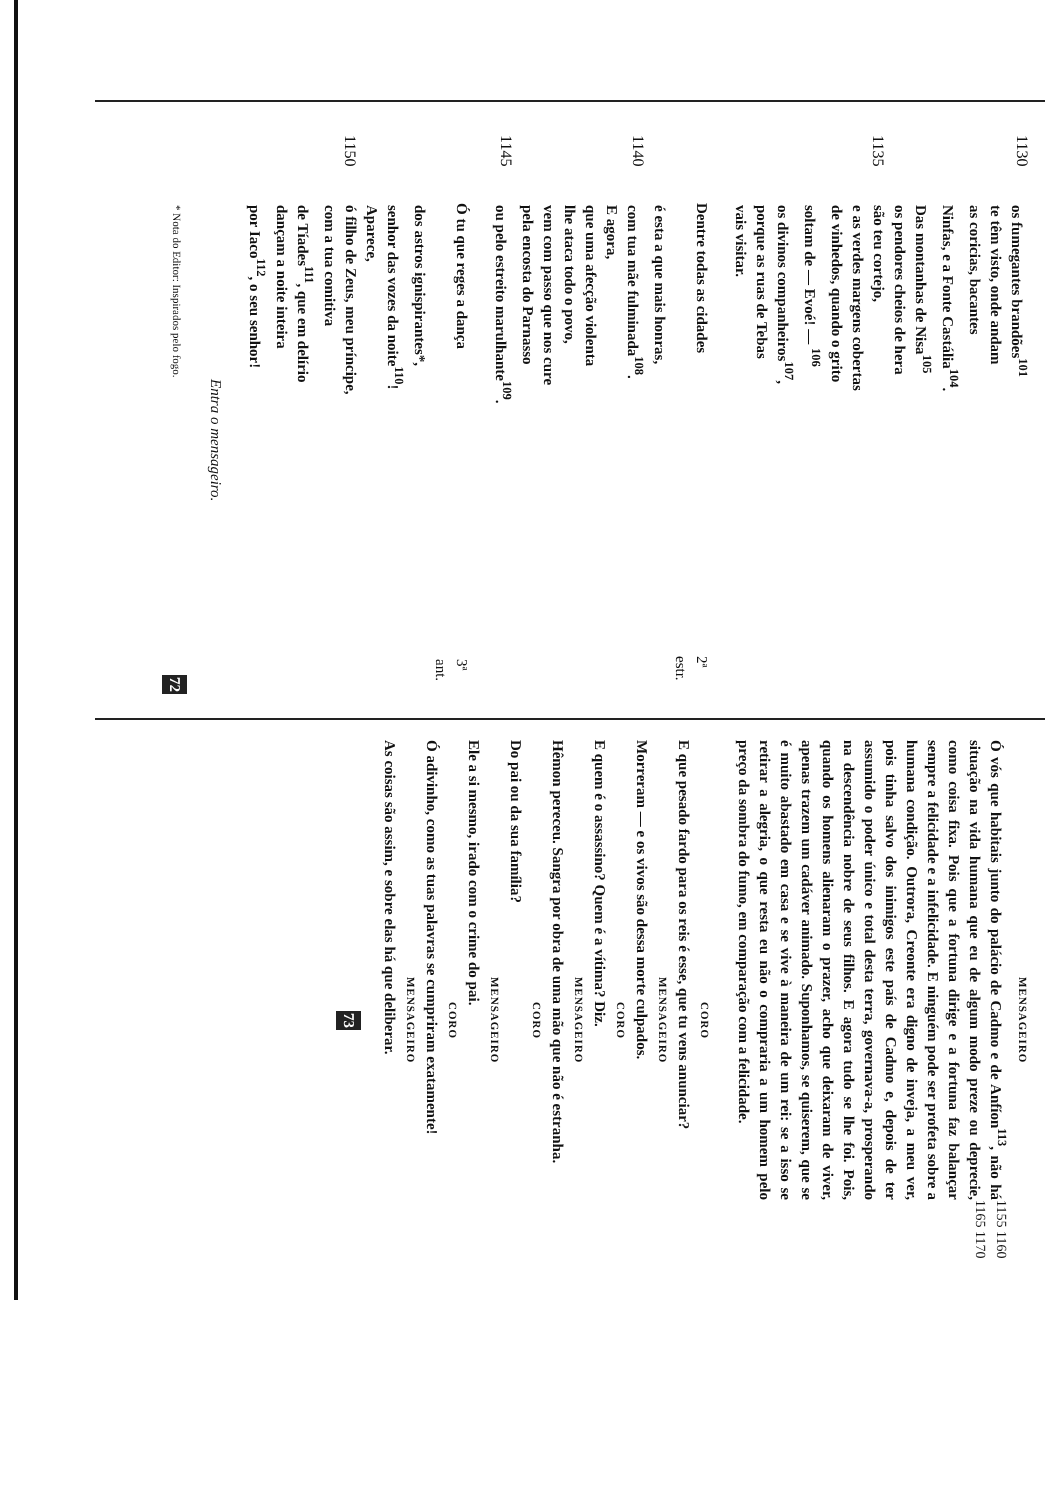1130 os fumegantes brandões<sup>101</sup>
te têm visto, onde andam
as coricias, bacantes
Ninfas, e a Fonte Castália<sup>104</sup>.
Das montanhas de Nisa<sup>105</sup>
os pendores cheios de hera
1135 são teu cortejo,
e as verdes margens cobertas
de vinhedos, quando o grito
soltam de — Evoé! — <sup>106</sup>
os divinos companheiros<sup>107</sup>,
porque as ruas de Tebas
vais visitar.
Dentre todas as cidades 2ª estr.
é esta a que mais honras,
1140 com tua mãe fulminada<sup>108</sup>.
E agora,
que uma afecção violenta
lhe ataca todo o povo,
vem com passo que nos cure
pela encosta do Parnasso
1145 ou pelo estreito marulhante<sup>109</sup>.
Ó tu que reges a dança 3ª ant.
dos astros ignispirantes*,
senhor das vozes da noite<sup>110</sup>!
Aparece,
1150 ó filho de Zeus, meu príncipe,
com a tua comitiva
de Tíades<sup>111</sup>, que em delírio
dançam a noite inteira
por Iaco<sup>112</sup>, o seu senhor!
Entra o mensageiro.
* Nota do Editor: Inspirados pelo fogo. 72
MENSAGEIRO
Ó vós que habitais junto do palácio de Cadmo e de Anfíon<sup>113</sup>, não há situação na vida humana que eu de algum modo preze ou deprecie, como coisa fixa. Pois que a fortuna dirige e a fortuna faz balançar sempre a felicidade e a infelicidade. E ninguém pode ser profeta sobre a humana condição. Outrora, Creonte era digno de inveja, a meu ver, pois tinha salvo dos inimigos este país de Cadmo e, depois de ter assumido o poder único e total desta terra, governava-a, prosperando na descendência nobre de seus filhos. E agora tudo se lhe foi. Pois, quando os homens alienaram o prazer, acho que deixaram de viver, apenas trazem um cadáver animado. Suponhamos, se quiserem, que se é muito abastado em casa e se vive à maneira de um rei: se a isso se retirar a alegria, o que resta eu não o compraria a um homem pelo preço da sombra do fumo, em comparação com a felicidade.
1155 1160 1165 1170
CORO
E que pesado fardo para os reis é esse, que tu vens anunciar?
MENSAGEIRO
Morreram — e os vivos são dessa morte culpados.
CORO
E quem é o assassino? Quem é a vítima? Diz.
MENSAGEIRO
Hêmon pereceu. Sangra por obra de uma mão que não é estranha.
CORO
Do pai ou da sua família?
MENSAGEIRO
Ele a si mesmo, irado com o crime do pai.
CORO
Ó adivinho, como as tuas palavras se cumpriram exatamente!
MENSAGEIRO
As coisas são assim, e sobre elas há que deliberar.
73